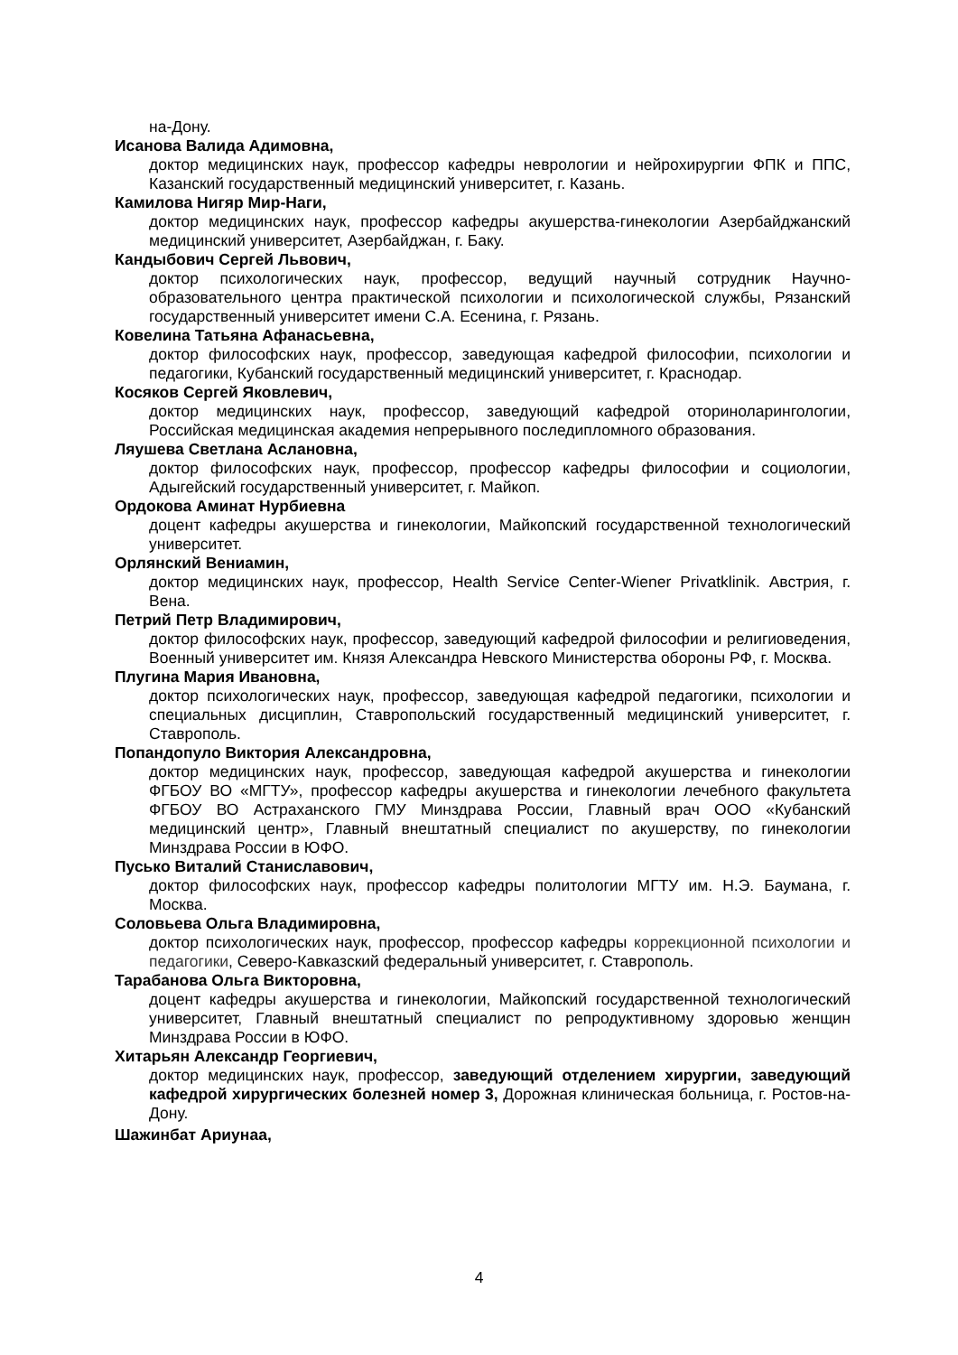на-Дону.
Исанова Валида Адимовна,
доктор медицинских наук, профессор кафедры неврологии и нейрохирургии ФПК и ППС, Казанский государственный медицинский университет, г. Казань.
Камилова Нигяр Мир-Наги,
доктор медицинских наук, профессор кафедры акушерства-гинекологии Азербайджанский медицинский университет, Азербайджан, г. Баку.
Кандыбович Сергей Львович,
доктор психологических наук, профессор, ведущий научный сотрудник Научно-образовательного центра практической психологии и психологической службы, Рязанский государственный университет имени С.А. Есенина, г. Рязань.
Ковелина Татьяна Афанасьевна,
доктор философских наук, профессор, заведующая кафедрой философии, психологии и педагогики, Кубанский государственный медицинский университет, г. Краснодар.
Косяков Сергей Яковлевич,
доктор медицинских наук, профессор, заведующий кафедрой оториноларингологии, Российская медицинская академия непрерывного последипломного образования.
Ляушева Светлана Аслановна,
доктор философских наук, профессор, профессор кафедры философии и социологии, Адыгейский государственный университет, г. Майкоп.
Ордокова Аминат Нурбиевна
доцент кафедры акушерства и гинекологии, Майкопский государственной технологический университет.
Орлянский Вениамин,
доктор медицинских наук, профессор, Health Service Center-Wiener Privatklinik. Австрия, г. Вена.
Петрий Петр Владимирович,
доктор философских наук, профессор, заведующий кафедрой философии и религиоведения, Военный университет им. Князя Александра Невского Министерства обороны РФ, г. Москва.
Плугина Мария Ивановна,
доктор психологических наук, профессор, заведующая кафедрой педагогики, психологии и специальных дисциплин, Ставропольский государственный медицинский университет, г. Ставрополь.
Попандопуло Виктория Александровна,
доктор медицинских наук, профессор, заведующая кафедрой акушерства и гинекологии ФГБОУ ВО «МГТУ», профессор кафедры акушерства и гинекологии лечебного факультета ФГБОУ ВО Астраханского ГМУ Минздрава России, Главный врач ООО «Кубанский медицинский центр», Главный внештатный специалист по акушерству, по гинекологии Минздрава России в ЮФО.
Пусько Виталий Станиславович,
доктор философских наук, профессор кафедры политологии МГТУ им. Н.Э. Баумана, г. Москва.
Соловьева Ольга Владимировна,
доктор психологических наук, профессор, профессор кафедры коррекционной психологии и педагогики, Северо-Кавказский федеральный университет, г. Ставрополь.
Тарабанова Ольга Викторовна,
доцент кафедры акушерства и гинекологии, Майкопский государственной технологический университет, Главный внештатный специалист по репродуктивному здоровью женщин Минздрава России в ЮФО.
Хитарьян Александр Георгиевич,
доктор медицинских наук, профессор, заведующий отделением хирургии, заведующий кафедрой хирургических болезней номер 3, Дорожная клиническая больница, г. Ростов-на-Дону.
Шажинбат Ариунаа,
4